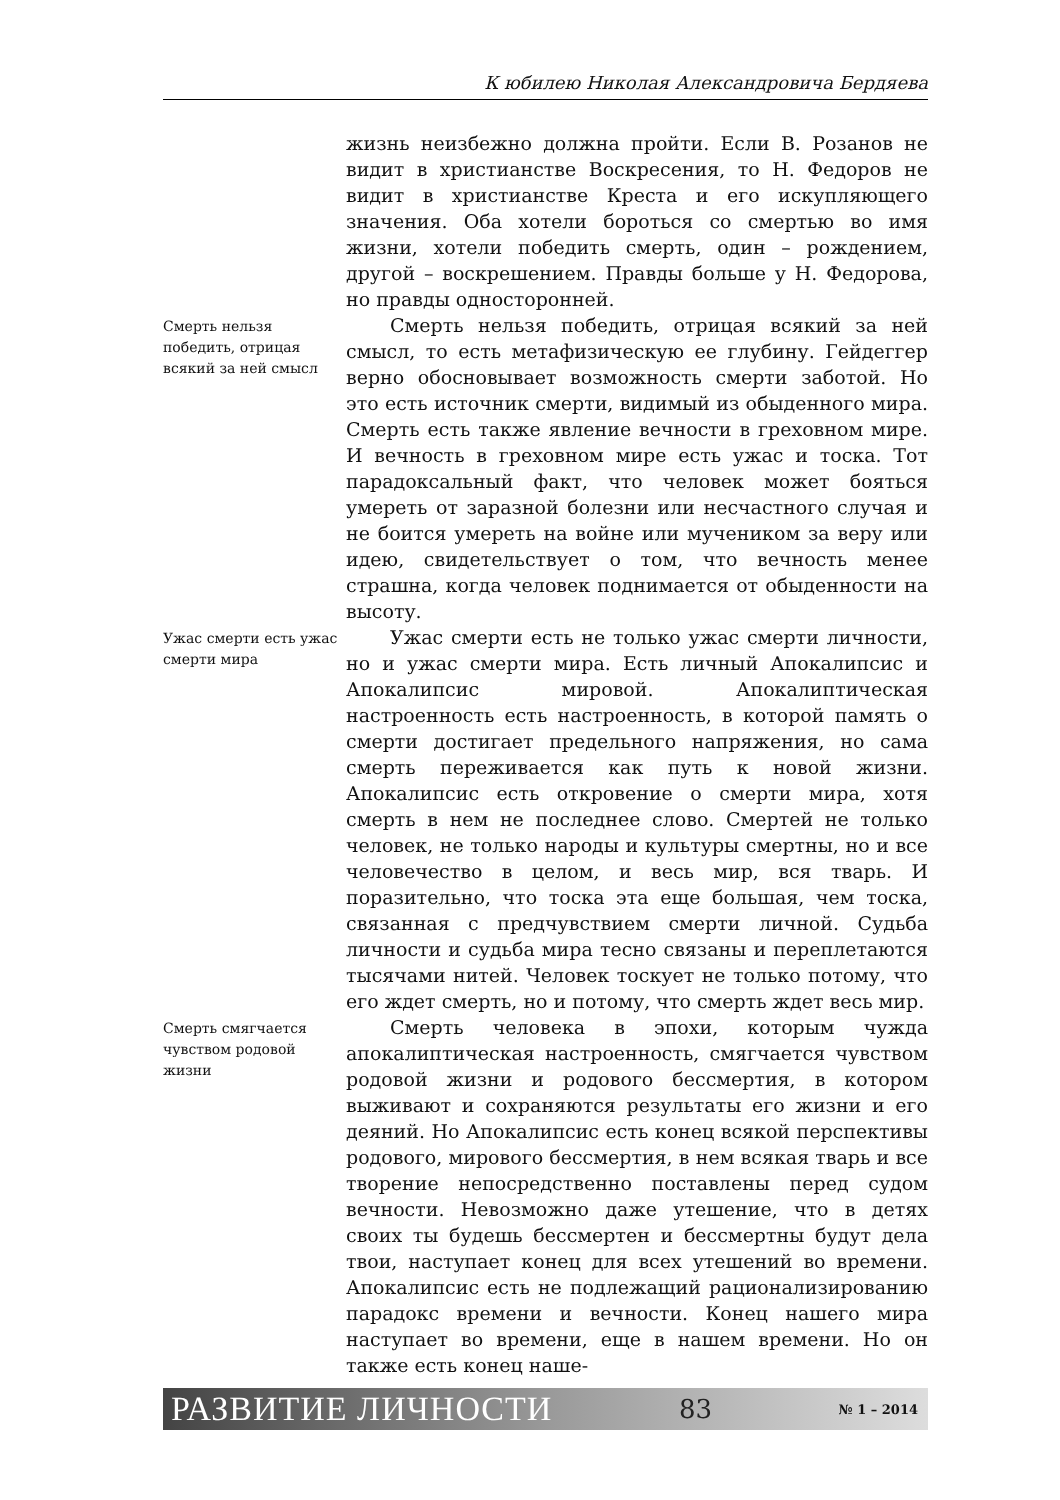К юбилею Николая Александровича Бердяева
жизнь неизбежно должна пройти. Если В. Розанов не видит в христианстве Воскресения, то Н. Федоров не видит в христианстве Креста и его искупляющего значения. Оба хотели бороться со смертью во имя жизни, хотели победить смерть, один – рождением, другой – воскрешением. Правды больше у Н. Федорова, но правды односторонней.
Смерть нельзя победить, отрицая всякий за ней смысл
Смерть нельзя победить, отрицая всякий за ней смысл, то есть метафизическую ее глубину. Гейдеггер верно обосновывает возможность смерти заботой. Но это есть источник смерти, видимый из обыденного мира. Смерть есть также явление вечности в греховном мире. И вечность в греховном мире есть ужас и тоска. Тот парадоксальный факт, что человек может бояться умереть от заразной болезни или несчастного случая и не боится умереть на войне или мучеником за веру или идею, свидетельствует о том, что вечность менее страшна, когда человек поднимается от обыденности на высоту.
Ужас смерти есть ужас смерти мира
Ужас смерти есть не только ужас смерти личности, но и ужас смерти мира. Есть личный Апокалипсис и Апокалипсис мировой. Апокалиптическая настроенность есть настроенность, в которой память о смерти достигает предельного напряжения, но сама смерть переживается как путь к новой жизни. Апокалипсис есть откровение о смерти мира, хотя смерть в нем не последнее слово. Смертей не только человек, не только народы и культуры смертны, но и все человечество в целом, и весь мир, вся тварь. И поразительно, что тоска эта еще большая, чем тоска, связанная с предчувствием смерти личной. Судьба личности и судьба мира тесно связаны и переплетаются тысячами нитей. Человек тоскует не только потому, что его ждет смерть, но и потому, что смерть ждет весь мир.
Смерть смягчается чувством родовой жизни
Смерть человека в эпохи, которым чужда апокалиптическая настроенность, смягчается чувством родовой жизни и родового бессмертия, в котором выживают и сохраняются результаты его жизни и его деяний. Но Апокалипсис есть конец всякой перспективы родового, мирового бессмертия, в нем всякая тварь и все творение непосредственно поставлены перед судом вечности. Невозможно даже утешение, что в детях своих ты будешь бессмертен и бессмертны будут дела твои, наступает конец для всех утешений во времени. Апокалипсис есть не подлежащий рационализированию парадокс времени и вечности. Конец нашего мира наступает во времени, еще в нашем времени. Но он также есть конец наше-
РАЗВИТИЕ ЛИЧНОСТИ 83 № 1 – 2014